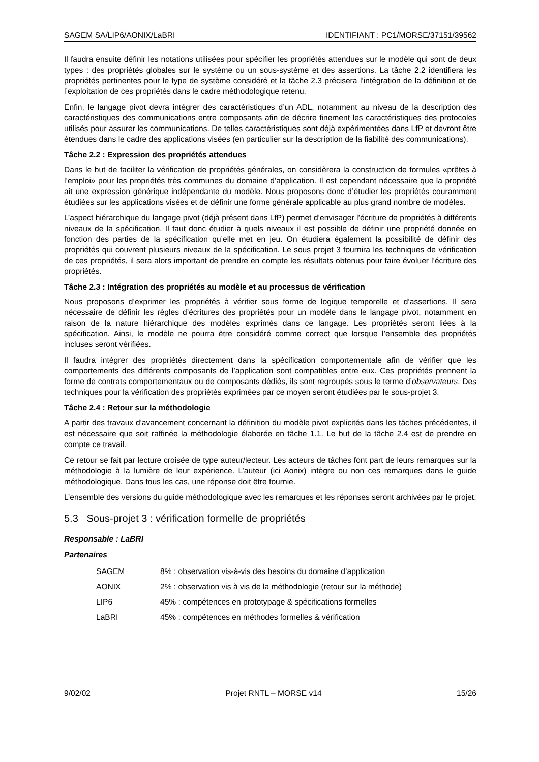SAGEM SA/LIP6/AONIX/LaBRI IDENTIFIANT : PC1/MORSE/37151/39562
Il faudra ensuite définir les notations utilisées pour spécifier les propriétés attendues sur le modèle qui sont de deux types : des propriétés globales sur le système ou un sous-système et des assertions. La tâche 2.2 identifiera les propriétés pertinentes pour le type de système considéré et la tâche 2.3 précisera l’intégration de la définition et de l’exploitation de ces propriétés dans le cadre méthodologique retenu.
Enfin, le langage pivot devra intégrer des caractéristiques d’un ADL, notamment au niveau de la description des caractéristiques des communications entre composants afin de décrire finement les caractéristiques des protocoles utilisés pour assurer les communications. De telles caractéristiques sont déjà expérimentées dans LfP et devront être étendues dans le cadre des applications visées (en particulier sur la description de la fiabilité des communications).
Tâche 2.2 : Expression des propriétés attendues
Dans le but de faciliter la vérification de propriétés générales, on considèrera la construction de formules «prêtes à l’emploi» pour les propriétés très communes du domaine d’application. Il est cependant nécessaire que la propriété ait une expression générique indépendante du modèle. Nous proposons donc d’étudier les propriétés couramment étudiées sur les applications visées et de définir une forme générale applicable au plus grand nombre de modèles.
L’aspect hiérarchique du langage pivot (déjà présent dans LfP) permet d’envisager l’écriture de propriétés à différents niveaux de la spécification. Il faut donc étudier à quels niveaux il est possible de définir une propriété donnée en fonction des parties de la spécification qu’elle met en jeu. On étudiera également la possibilité de définir des propriétés qui couvrent plusieurs niveaux de la spécification. Le sous projet 3 fournira les techniques de vérification de ces propriétés, il sera alors important de prendre en compte les résultats obtenus pour faire évoluer l’écriture des propriétés.
Tâche 2.3 : Intégration des propriétés au modèle et au processus de vérification
Nous proposons d’exprimer les propriétés à vérifier sous forme de logique temporelle et d’assertions. Il sera nécessaire de définir les règles d’écritures des propriétés pour un modèle dans le langage pivot, notamment en raison de la nature hiérarchique des modèles exprimés dans ce langage. Les propriétés seront liées à la spécification. Ainsi, le modèle ne pourra être considéré comme correct que lorsque l’ensemble des propriétés incluses seront vérifiées.
Il faudra intégrer des propriétés directement dans la spécification comportementale afin de vérifier que les comportements des différents composants de l’application sont compatibles entre eux. Ces propriétés prennent la forme de contrats comportementaux ou de composants dédiés, ils sont regroupés sous le terme d’observateurs. Des techniques pour la vérification des propriétés exprimées par ce moyen seront étudiées par le sous-projet 3.
Tâche 2.4 : Retour sur la méthodologie
A partir des travaux d'avancement concernant la définition du modèle pivot explicités dans les tâches précédentes, il est nécessaire que soit raffinée la méthodologie élaborée en tâche 1.1. Le but de la tâche 2.4 est de prendre en compte ce travail.
Ce retour se fait par lecture croisée de type auteur/lecteur. Les acteurs de tâches font part de leurs remarques sur la méthodologie à la lumière de leur expérience. L’auteur (ici Aonix) intègre ou non ces remarques dans le guide méthodologique. Dans tous les cas, une réponse doit être fournie.
L’ensemble des versions du guide méthodologique avec les remarques et les réponses seront archivées par le projet.
5.3 Sous-projet 3 : vérification formelle de propriétés
Responsable : LaBRI
Partenaires
| SAGEM | 8% : observation vis-à-vis des besoins du domaine d’application |
| AONIX | 2% : observation vis à vis de la méthodologie (retour sur la méthode) |
| LIP6 | 45% : compétences en prototypage & spécifications formelles |
| LaBRI | 45% : compétences en méthodes formelles & vérification |
9/02/02 Projet RNTL – MORSE v14 15/26